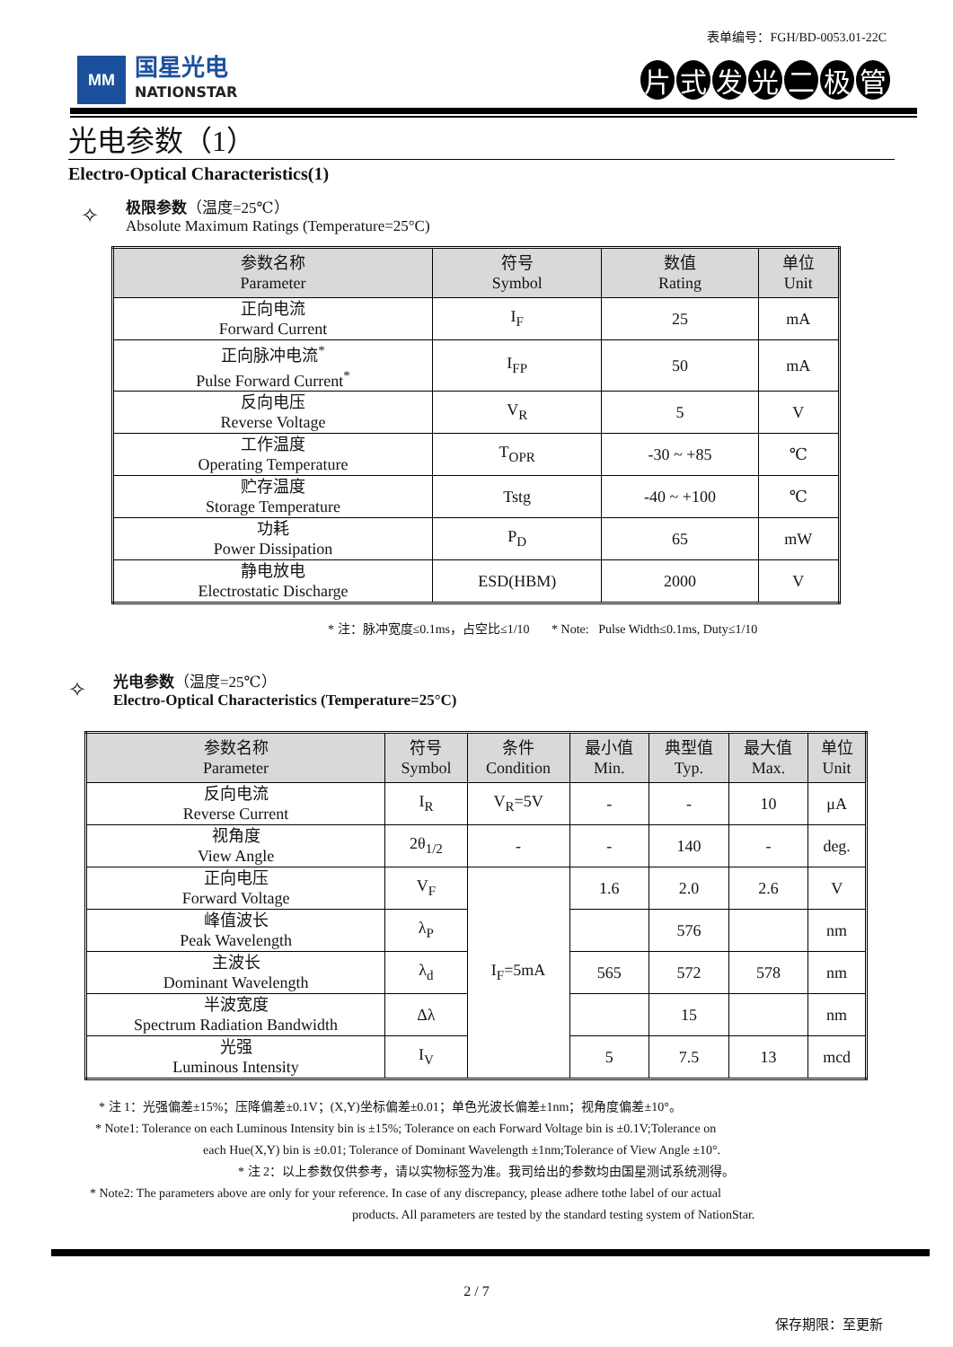表单编号：FGH/BD-0053.01-22C
MM
国星光电
NATIONSTAR
片式发光二极管
光电参数（1）
Electro-Optical Characteristics(1)
✧
极限参数（温度=25℃）
Absolute Maximum Ratings (Temperature=25°C)
| 参数名称 Parameter | 符号 Symbol | 数值 Rating | 单位 Unit |
| --- | --- | --- | --- |
| 正向电流 Forward Current | I<sub>F</sub> | 25 | mA |
| 正向脉冲电流<sup>*</sup> Pulse Forward Current<sup>*</sup> | I<sub>FP</sub> | 50 | mA |
| 反向电压 Reverse Voltage | V<sub>R</sub> | 5 | V |
| 工作温度 Operating Temperature | T<sub>OPR</sub> | -30 ~ +85 | ℃ |
| 贮存温度 Storage Temperature | Tstg | -40 ~ +100 | ℃ |
| 功耗 Power Dissipation | P<sub>D</sub> | 65 | mW |
| 静电放电 Electrostatic Discharge | ESD(HBM) | 2000 | V |
* 注：脉冲宽度≤0.1ms，占空比≤1/10 * Note: Pulse Width≤0.1ms, Duty≤1/10
✧
光电参数（温度=25℃）
Electro-Optical Characteristics (Temperature=25°C)
| 参数名称 Parameter | 符号 Symbol | 条件 Condition | 最小值 Min. | 典型值 Typ. | 最大值 Max. | 单位 Unit |
| --- | --- | --- | --- | --- | --- | --- |
| 反向电流 Reverse Current | I<sub>R</sub> | V<sub>R</sub>=5V | - | - | 10 | μA |
| 视角度 View Angle | 2θ<sub>1/2</sub> | - | - | 140 | - | deg. |
| 正向电压 Forward Voltage | V<sub>F</sub> | I<sub>F</sub>=5mA | 1.6 | 2.0 | 2.6 | V |
| 峰值波长 Peak Wavelength | λ<sub>P</sub> | | | 576 | | nm |
| 主波长 Dominant Wavelength | λ<sub>d</sub> | | 565 | 572 | 578 | nm |
| 半波宽度 Spectrum Radiation Bandwidth | Δλ | | | 15 | | nm |
| 光强 Luminous Intensity | I<sub>V</sub> | | 5 | 7.5 | 13 | mcd |
* 注 1：光强偏差±15%；压降偏差±0.1V；(X,Y)坐标偏差±0.01；单色光波长偏差±1nm；视角度偏差±10°。
* Note1: Tolerance on each Luminous Intensity bin is ±15%; Tolerance on each Forward Voltage bin is ±0.1V;Tolerance on
each Hue(X,Y) bin is ±0.01; Tolerance of Dominant Wavelength ±1nm;Tolerance of View Angle ±10°.
* 注 2：以上参数仅供参考，请以实物标签为准。我司给出的参数均由国星测试系统测得。
* Note2: The parameters above are only for your reference. In case of any discrepancy, please adhere tothe label of our actual
products. All parameters are tested by the standard testing system of NationStar.
2 / 7
保存期限：至更新